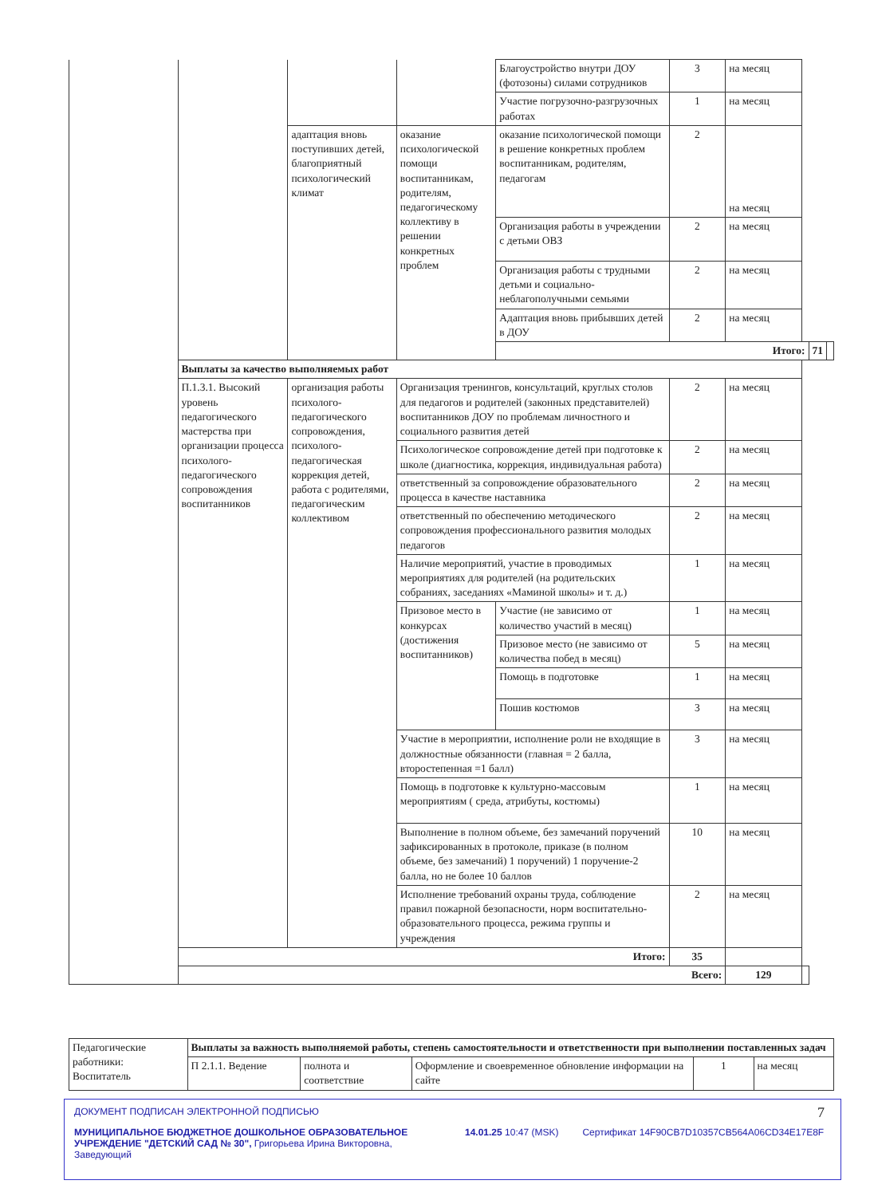| | | | | Благоустройство внутри ДОУ (фотозоны) силами сотрудников | 3 | на месяц | | | |
| | | | | Участие погрузочно-разгрузочных работах | 1 | на месяц | | | |
| | | адаптация вновь поступивших детей, благоприятный психологический климат | оказание психологической помощи воспитанникам, родителям, педагогическому коллективу в решении конкретных проблем | оказание психологической помощи в решение конкретных проблем воспитанникам, родителям, педагогам | 2 | на месяц | | | |
| | | | | Организация работы в учреждении с детьми ОВЗ | 2 | на месяц | | | |
| | | | | Организация работы с трудными детьми и социально-неблагополучными семьями | 2 | на месяц | | | |
| | | | | Адаптация вновь прибывших детей в ДОУ | 2 | на месяц | | | |
| | | | | Итого: | | | | 71 | |
| | Выплаты за качество выполняемых работ | | | | | | | | |
| | П.1.3.1. Высокий уровень педагогического мастерства при организации процесса психолого-педагогического сопровождения воспитанников | организация работы психолого-педагогического сопровождения, психолого-педагогическая коррекция детей, работа с родителями, педагогическим коллективом | Организация тренингов, консультаций, круглых столов для педагогов и родителей (законных представителей) воспитанников ДОУ по проблемам личностного и социального развития детей | | 2 | на месяц | | | |
| | | | Психологическое сопровождение детей при подготовке к школе (диагностика, коррекция, индивидуальная работа) | | 2 | на месяц | | | |
| | | | ответственный за сопровождение образовательного процесса в качестве наставника | | 2 | на месяц | | | |
| | | | ответственный по обеспечению методического сопровождения профессионального развития молодых педагогов | | 2 | на месяц | | | |
| | | | Наличие мероприятий, участие в проводимых мероприятиях для родителей (на родительских собраниях, заседаниях «Маминой школы» и т. д.) | | 1 | на месяц | | | |
| | | | Призовое место в конкурсах (достижения воспитанников) | Участие (не зависимо от количество участий в месяц) | 1 | на месяц | | | |
| | | | | Призовое место (не зависимо от количества побед в месяц) | 5 | на месяц | | | |
| | | | | Помощь в подготовке | 1 | на месяц | | | |
| | | | | Пошив костюмов | 3 | на месяц | | | |
| | | | Участие в мероприятии, исполнение роли не входящие в должностные обязанности (главная = 2 балла, второстепенная =1 балл) | | 3 | на месяц | | | |
| | | | Помощь в подготовке к культурно-массовым мероприятиям ( среда, атрибуты, костюмы) | | 1 | на месяц | | | |
| | | | Выполнение в полном объеме, без замечаний поручений зафиксированных в протоколе, приказе (в полном объеме, без замечаний) 1 поручений) 1 поручение-2 балла, но не более 10 баллов | | 10 | на месяц | | | |
| | | | Исполнение требований охраны труда, соблюдение правил пожарной безопасности, норм воспитательно-образовательного процесса, режима группы и учреждения | | 2 | на месяц | | | |
| | Итого: | | | | 35 | | | | |
| | Всего: | | | | | 129 | | | |
| Педагогические работники: Воспитатель | Выплаты за важность выполняемой работы, степень самостоятельности и ответственности при выполнении поставленных задач | | | | |
| | П 2.1.1. Ведение | полнота и соответствие | Оформление и своевременное обновление информации на сайте | 1 | на месяц |
7
ДОКУМЕНТ ПОДПИСАН ЭЛЕКТРОННОЙ ПОДПИСЬЮ
МУНИЦИПАЛЬНОЕ БЮДЖЕТНОЕ ДОШКОЛЬНОЕ ОБРАЗОВАТЕЛЬНОЕ УЧРЕЖДЕНИЕ "ДЕТСКИЙ САД № 30", Григорьева Ирина Викторовна, Заведующий
14.01.25 10:47 (MSK) Сертификат 14F90CB7D10357CB564A06CD34E17E8F